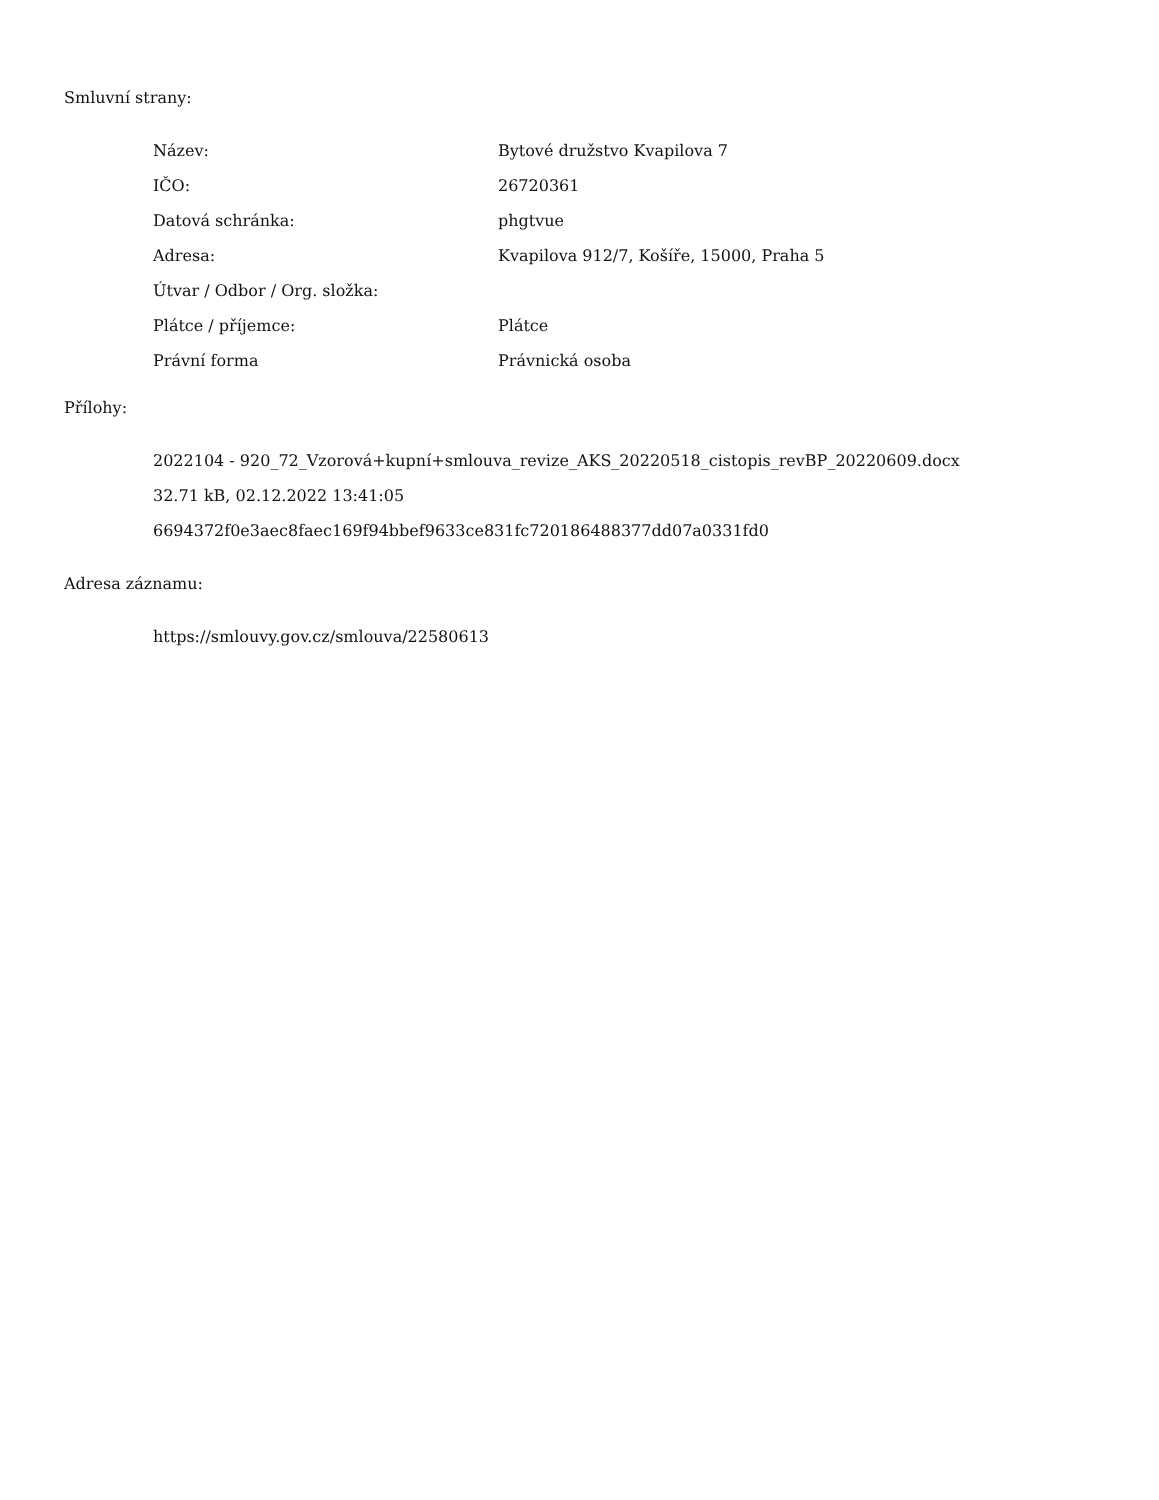Smluvní strany:
| Název: | Bytové družstvo Kvapilova 7 |
| IČO: | 26720361 |
| Datová schránka: | phgtvue |
| Adresa: | Kvapilova 912/7, Košíře, 15000, Praha 5 |
| Útvar / Odbor / Org. složka: | |
| Plátce / příjemce: | Plátce |
| Právní forma | Právnická osoba |
Přílohy:
2022104 - 920_72_Vzorová+kupní+smlouva_revize_AKS_20220518_cistopis_revBP_20220609.docx
32.71 kB, 02.12.2022 13:41:05
6694372f0e3aec8faec169f94bbef9633ce831fc720186488377dd07a0331fd0
Adresa záznamu:
https://smlouvy.gov.cz/smlouva/22580613